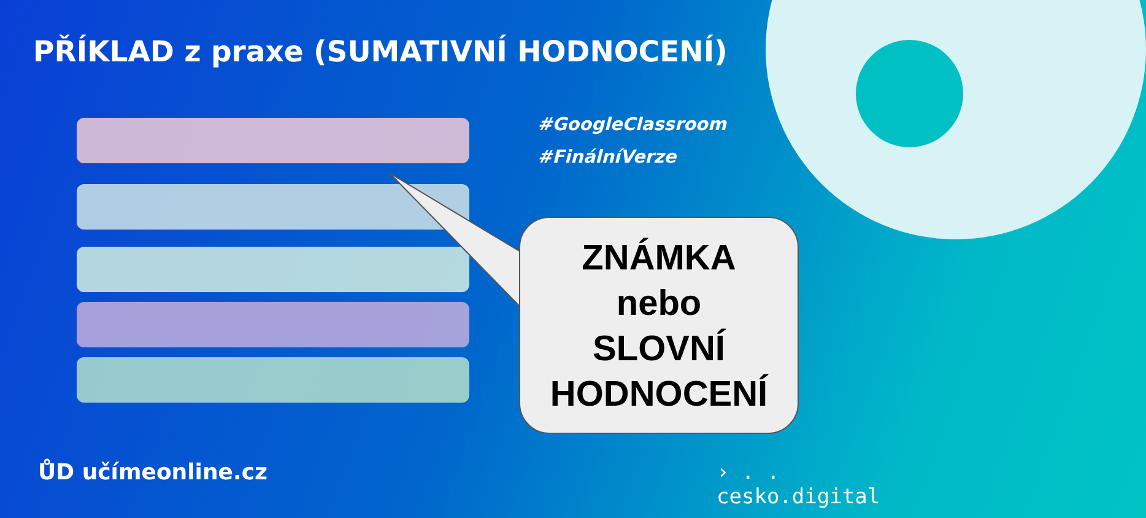PŘÍKLAD z praxe (SUMATIVNÍ HODNOCENÍ)
#GoogleClassroom
#FinálníVerze
ZNÁMKA
nebo
SLOVNÍ
HODNOCENÍ
ŮD učímeonline.cz
› . .
cesko.digital